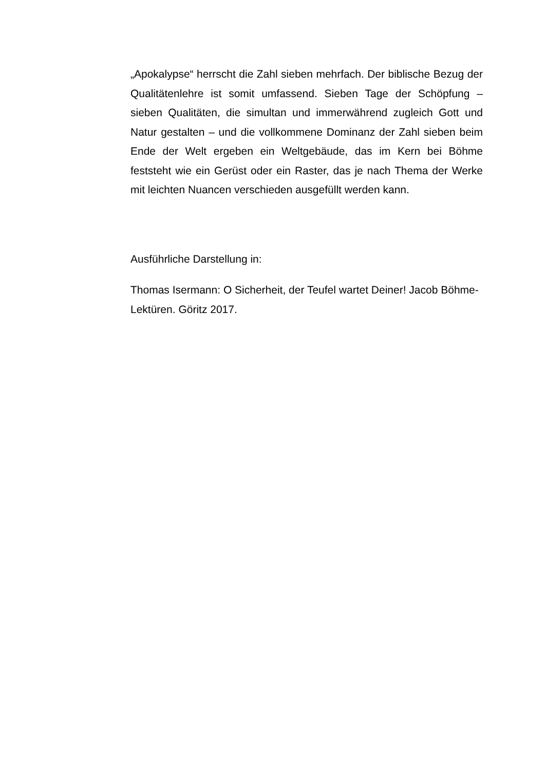„Apokalypse“ herrscht die Zahl sieben mehrfach. Der biblische Bezug der Qualitätenlehre ist somit umfassend. Sieben Tage der Schöpfung – sieben Qualitäten, die simultan und immerwährend zugleich Gott und Natur gestalten – und die vollkommene Dominanz der Zahl sieben beim Ende der Welt ergeben ein Weltgebäude, das im Kern bei Böhme feststeht wie ein Gerüst oder ein Raster, das je nach Thema der Werke mit leichten Nuancen verschieden ausgefüllt werden kann.
Ausführliche Darstellung in:
Thomas Isermann: O Sicherheit, der Teufel wartet Deiner! Jacob Böhme-Lektüren. Göritz 2017.